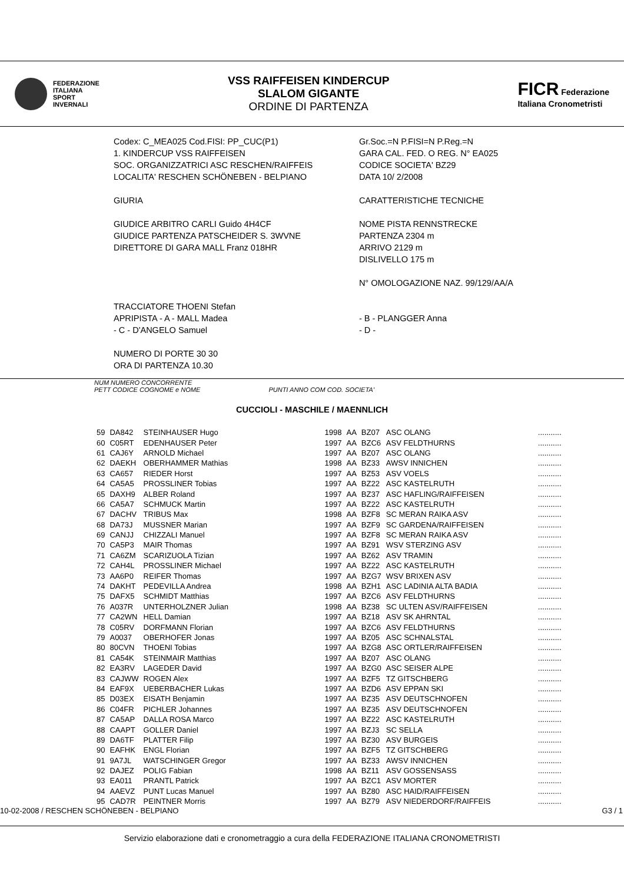FEDERAZIONE
ITALIANA
SPORT
INVERNALI
VSS RAIFFEISEN KINDERCUP
SLALOM GIGANTE
ORDINE DI PARTENZA
FICR Federazione
Italiana Cronometristi
| Codex: C_MEA025 Cod.FISI: PP_CUC(P1) | Gr.Soc.=N P.FISI=N P.Reg.=N |
| 1. KINDERCUP VSS RAIFFEISEN | GARA CAL. FED. O REG. N° EA025 |
| SOC. ORGANIZZATRICI ASC RESCHEN/RAIFFEIS | CODICE SOCIETA' BZ29 |
| LOCALITA' RESCHEN SCHÖNEBEN - BELPIANO | DATA 10/ 2/2008 |
| GIURIA | CARATTERISTICHE TECNICHE |
| GIUDICE ARBITRO CARLI Guido 4H4CF | NOME PISTA RENNSTRECKE |
| GIUDICE PARTENZA PATSCHEIDER S. 3WVNE | PARTENZA 2304 m |
| DIRETTORE DI GARA MALL Franz 018HR | ARRIVO 2129 m |
| | DISLIVELLO 175 m |
| | N° OMOLOGAZIONE NAZ. 99/129/AA/A |
| TRACCIATORE THOENI Stefan | |
| APRIPISTA - A - MALL Madea | - B - PLANGGER Anna |
| - C - D'ANGELO Samuel | - D - |
| NUMERO DI PORTE 30 30 ORA DI PARTENZA 10.30 | |
NUM NUMERO CONCORRENTE
PETT CODICE COGNOME e NOME PUNTI ANNO COM COD. SOCIETA'
CUCCIOLI - MASCHILE / MAENNLICH
| 59 | DA842 | STEINHAUSER Hugo | 1998 | AA | BZ07 | ASC OLANG | ........... |
| 60 | C05RT | EDENHAUSER Peter | 1997 | AA | BZC6 | ASV FELDTHURNS | ........... |
| 61 | CAJ6Y | ARNOLD Michael | 1997 | AA | BZ07 | ASC OLANG | ........... |
| 62 | DAEKH | OBERHAMMER Mathias | 1998 | AA | BZ33 | AWSV INNICHEN | ........... |
| 63 | CA657 | RIEDER Horst | 1997 | AA | BZ53 | ASV VOELS | ........... |
| 64 | CA5A5 | PROSSLINER Tobias | 1997 | AA | BZ22 | ASC KASTELRUTH | ........... |
| 65 | DAXH9 | ALBER Roland | 1997 | AA | BZ37 | ASC HAFLING/RAIFFEISEN | ........... |
| 66 | CA5A7 | SCHMUCK Martin | 1997 | AA | BZ22 | ASC KASTELRUTH | ........... |
| 67 | DACHV | TRIBUS Max | 1998 | AA | BZF8 | SC MERAN RAIKA ASV | ........... |
| 68 | DA73J | MUSSNER Marian | 1997 | AA | BZF9 | SC GARDENA/RAIFFEISEN | ........... |
| 69 | CANJJ | CHIZZALI Manuel | 1997 | AA | BZF8 | SC MERAN RAIKA ASV | ........... |
| 70 | CA5P3 | MAIR Thomas | 1997 | AA | BZ91 | WSV STERZING ASV | ........... |
| 71 | CA6ZM | SCARIZUOLA Tizian | 1997 | AA | BZ62 | ASV TRAMIN | ........... |
| 72 | CAH4L | PROSSLINER Michael | 1997 | AA | BZ22 | ASC KASTELRUTH | ........... |
| 73 | AA6P0 | REIFER Thomas | 1997 | AA | BZG7 | WSV BRIXEN ASV | ........... |
| 74 | DAKHT | PEDEVILLA Andrea | 1998 | AA | BZH1 | ASC LADINIA ALTA BADIA | ........... |
| 75 | DAFX5 | SCHMIDT Matthias | 1997 | AA | BZC6 | ASV FELDTHURNS | ........... |
| 76 | A037R | UNTERHOLZNER Julian | 1998 | AA | BZ38 | SC ULTEN ASV/RAIFFEISEN | ........... |
| 77 | CA2WN | HELL Damian | 1997 | AA | BZ18 | ASV SK AHRNTAL | ........... |
| 78 | C05RV | DORFMANN Florian | 1997 | AA | BZC6 | ASV FELDTHURNS | ........... |
| 79 | A0037 | OBERHOFER Jonas | 1997 | AA | BZ05 | ASC SCHNALSTAL | ........... |
| 80 | 80CVN | THOENI Tobias | 1997 | AA | BZG8 | ASC ORTLER/RAIFFEISEN | ........... |
| 81 | CA54K | STEINMAIR Matthias | 1997 | AA | BZ07 | ASC OLANG | ........... |
| 82 | EA3RV | LAGEDER David | 1997 | AA | BZG0 | ASC SEISER ALPE | ........... |
| 83 | CAJWW | ROGEN Alex | 1997 | AA | BZF5 | TZ GITSCHBERG | ........... |
| 84 | EAF9X | UEBERBACHER Lukas | 1997 | AA | BZD6 | ASV EPPAN SKI | ........... |
| 85 | D03EX | EISATH Benjamin | 1997 | AA | BZ35 | ASV DEUTSCHNOFEN | ........... |
| 86 | C04FR | PICHLER Johannes | 1997 | AA | BZ35 | ASV DEUTSCHNOFEN | ........... |
| 87 | CA5AP | DALLA ROSA Marco | 1997 | AA | BZ22 | ASC KASTELRUTH | ........... |
| 88 | CAAPT | GOLLER Daniel | 1997 | AA | BZJ3 | SC SELLA | ........... |
| 89 | DA6TF | PLATTER Filip | 1997 | AA | BZ30 | ASV BURGEIS | ........... |
| 90 | EAFHK | ENGL Florian | 1997 | AA | BZF5 | TZ GITSCHBERG | ........... |
| 91 | 9A7JL | WATSCHINGER Gregor | 1997 | AA | BZ33 | AWSV INNICHEN | ........... |
| 92 | DAJEZ | POLIG Fabian | 1998 | AA | BZ11 | ASV GOSSENSASS | ........... |
| 93 | EA011 | PRANTL Patrick | 1997 | AA | BZC1 | ASV MORTER | ........... |
| 94 | AAEVZ | PUNT Lucas Manuel | 1997 | AA | BZ80 | ASC HAID/RAIFFEISEN | ........... |
| 95 | CAD7R | PEINTNER Morris | 1997 | AA | BZ79 | ASV NIEDERDORF/RAIFFEIS | ........... |
10-02-2008 / RESCHEN SCHÖNEBEN - BELPIANO G3 / 1
Servizio elaborazione dati e cronometraggio a cura della FEDERAZIONE ITALIANA CRONOMETRISTI